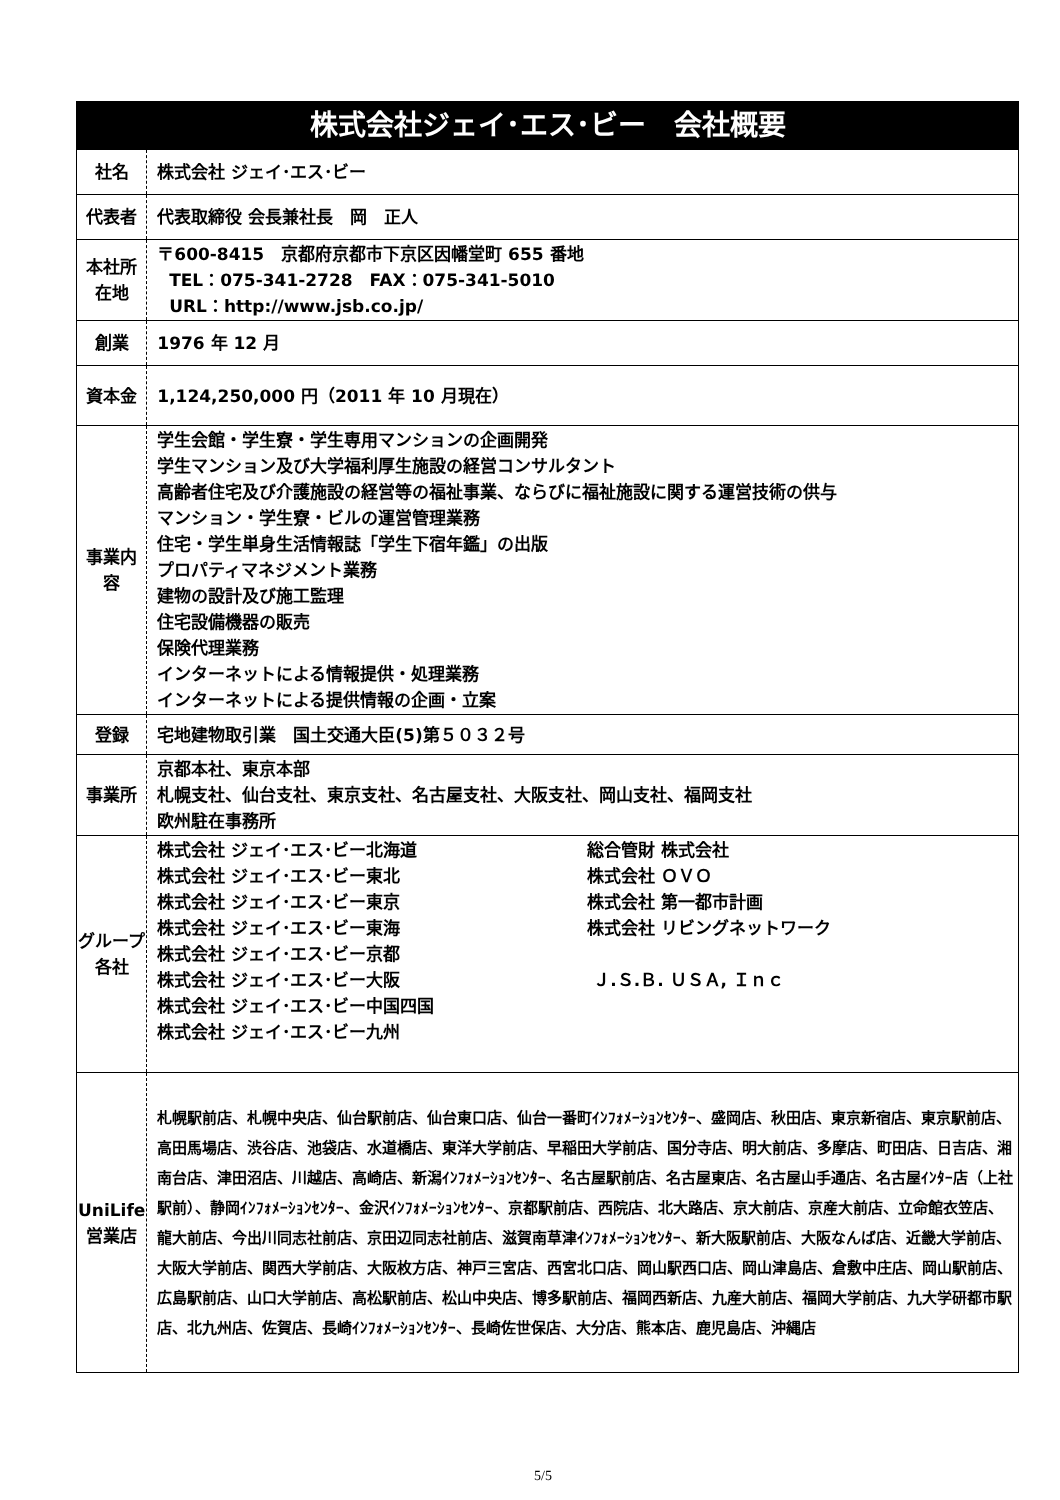| 株式会社ジェイ･エス･ビー 会社概要 | |
| 社名 | 株式会社 ジェイ･エス･ビー |
| 代表者 | 代表取締役 会長兼社長 岡 正人 |
| 本社所在地 | 〒600-8415 京都府京都市下京区因幡堂町 655 番地 TEL：075-341-2728 FAX：075-341-5010 URL：http://www.jsb.co.jp/ |
| 創業 | 1976 年 12 月 |
| 資本金 | 1,124,250,000 円（2011 年 10 月現在） |
| 事業内容 | 学生会館・学生寮・学生専用マンションの企画開発 学生マンション及び大学福利厚生施設の経営コンサルタント 高齢者住宅及び介護施設の経営等の福祉事業、ならびに福祉施設に関する運営技術の供与 マンション・学生寮・ビルの運営管理業務 住宅・学生単身生活情報誌「学生下宿年鑑」の出版 プロパティマネジメント業務 建物の設計及び施工監理 住宅設備機器の販売 保険代理業務 インターネットによる情報提供・処理業務 インターネットによる提供情報の企画・立案 |
| 登録 | 宅地建物取引業 国土交通大臣(5)第５０３２号 |
| 事業所 | 京都本社、東京本部 札幌支社、仙台支社、東京支社、名古屋支社、大阪支社、岡山支社、福岡支社 欧州駐在事務所 |
| グループ 各社 | 株式会社 ジェイ･エス･ビー北海道 株式会社 ジェイ･エス･ビー東北 株式会社 ジェイ･エス･ビー東京 株式会社 ジェイ･エス･ビー東海 株式会社 ジェイ･エス･ビー京都 株式会社 ジェイ･エス･ビー大阪 株式会社 ジェイ･エス･ビー中国四国 株式会社 ジェイ･エス･ビー九州 総合管財 株式会社 株式会社 ＯＶＯ 株式会社 第一都市計画 株式会社 リビングネットワーク Ｊ.Ｓ.Ｂ. ＵＳＡ, Ｉｎｃ |
| UniLife 営業店 | 札幌駅前店、札幌中央店、仙台駅前店、仙台東口店、仙台一番町ｲﾝﾌｫﾒｰｼｮﾝｾﾝﾀｰ、盛岡店、秋田店、東京新宿店、東京駅前店、高田馬場店、渋谷店、池袋店、水道橋店、東洋大学前店、早稲田大学前店、国分寺店、明大前店、多摩店、町田店、日吉店、湘南台店、津田沼店、川越店、高崎店、新潟ｲﾝﾌｫﾒｰｼｮﾝｾﾝﾀｰ、名古屋駅前店、名古屋東店、名古屋山手通店、名古屋ｲﾝﾀｰ店（上社駅前）、静岡ｲﾝﾌｫﾒｰｼｮﾝｾﾝﾀｰ、金沢ｲﾝﾌｫﾒｰｼｮﾝｾﾝﾀｰ、京都駅前店、西院店、北大路店、京大前店、京産大前店、立命館衣笠店、龍大前店、今出川同志社前店、京田辺同志社前店、滋賀南草津ｲﾝﾌｫﾒｰｼｮﾝｾﾝﾀｰ、新大阪駅前店、大阪なんば店、近畿大学前店、大阪大学前店、関西大学前店、大阪枚方店、神戸三宮店、西宮北口店、岡山駅西口店、岡山津島店、倉敷中庄店、岡山駅前店、広島駅前店、山口大学前店、高松駅前店、松山中央店、博多駅前店、福岡西新店、九産大前店、福岡大学前店、九大学研都市駅店、北九州店、佐賀店、長崎ｲﾝﾌｫﾒｰｼｮﾝｾﾝﾀｰ、長崎佐世保店、大分店、熊本店、鹿児島店、沖縄店 |
5/5